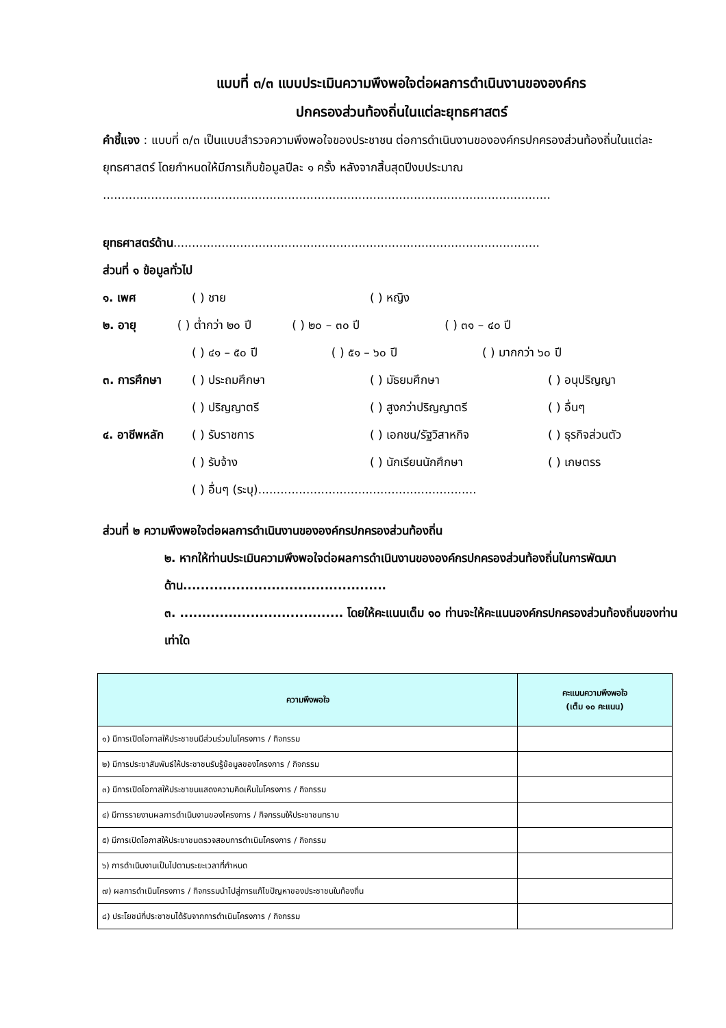แบบที่ ๓/๓ แบบประเมินความพึงพอใจต่อผลการดำเนินงานขององค์กร
ปกครองส่วนท้องถิ่นในแต่ละยุทธศาสตร์
คำชี้แจง : แบบที่ ๓/๓ เป็นแบบสำรวจความพึงพอใจของประชาชน ต่อการดำเนินงานขององค์กรปกครองส่วนท้องถิ่นในแต่ละยุทธศาสตร์ โดยกำหนดให้มีการเก็บข้อมูลปีละ ๑ ครั้ง หลังจากสิ้นสุดปีงบประมาณ
.........................................................................................................................
ยุทธศาสตร์ด้าน...................................................................................................
ส่วนที่ ๑ ข้อมูลทั่วไป
๑. เพศ ( ) ชาย ( ) หญิง
๒. อายุ ( ) ต่ำกว่า ๒๐ ปี ( ) ๒๐ – ๓๐ ปี ( ) ๓๑ – ๔๐ ปี
( ) ๔๑ – ๕๐ ปี ( ) ๕๑ – ๖๐ ปี ( ) มากกว่า ๖๐ ปี
๓. การศึกษา ( ) ประถมศึกษา ( ) มัธยมศึกษา ( ) อนุปริญญา
( ) ปริญญาตรี ( ) สูงกว่าปริญญาตรี ( ) อื่นๆ
๔. อาชีพหลัก ( ) รับราชการ ( ) เอกชน/รัฐวิสาหกิจ ( ) ธุรกิจส่วนตัว
( ) รับจ้าง ( ) นักเรียนนักศึกษา ( ) เกษตรร
( ) อื่นๆ (ระบุ)...........................................................
ส่วนที่ ๒ ความพึงพอใจต่อผลการดำเนินงานขององค์กรปกครองส่วนท้องถิ่น
๒. หากให้ท่านประเมินความพึงพอใจต่อผลการดำเนินงานขององค์กรปกครองส่วนท้องถิ่นในการพัฒนาด้าน..............................................
๓. ..................................... โดยให้คะแนนเต็ม ๑๐ ท่านจะให้คะแนนองค์กรปกครองส่วนท้องถิ่นของท่านเท่าใด
| ความพึงพอใจ | คะแนนความพึงพอใจ (เต็ม ๑๐ คะแนน) |
| --- | --- |
| ๑) มีการเปิดโอกาสให้ประชาชนมีส่วนร่วมในโครงการ / กิจกรรม | |
| ๒) มีการประชาสัมพันธ์ให้ประชาชนรับรู้ข้อมูลของโครงการ / กิจกรรม | |
| ๓) มีการเปิดโอกาสให้ประชาชนแสดงความคิดเห็นในโครงการ / กิจกรรม | |
| ๔) มีการรายงานผลการดำเนินงานของโครงการ / กิจกรรมให้ประชาชนทราบ | |
| ๕) มีการเปิดโอกาสให้ประชาชนตรวจสอบการดำเนินโครงการ / กิจกรรม | |
| ๖) การดำเนินงานเป็นไปตามระยะเวลาที่กำหนด | |
| ๗) ผลการดำเนินโครงการ / กิจกรรมนำไปสู่การแก้ไขปัญหาของประชาชนในท้องถิ่น | |
| ๘) ประโยชน์ที่ประชาชนได้รับจากการดำเนินโครงการ / กิจกรรม | |